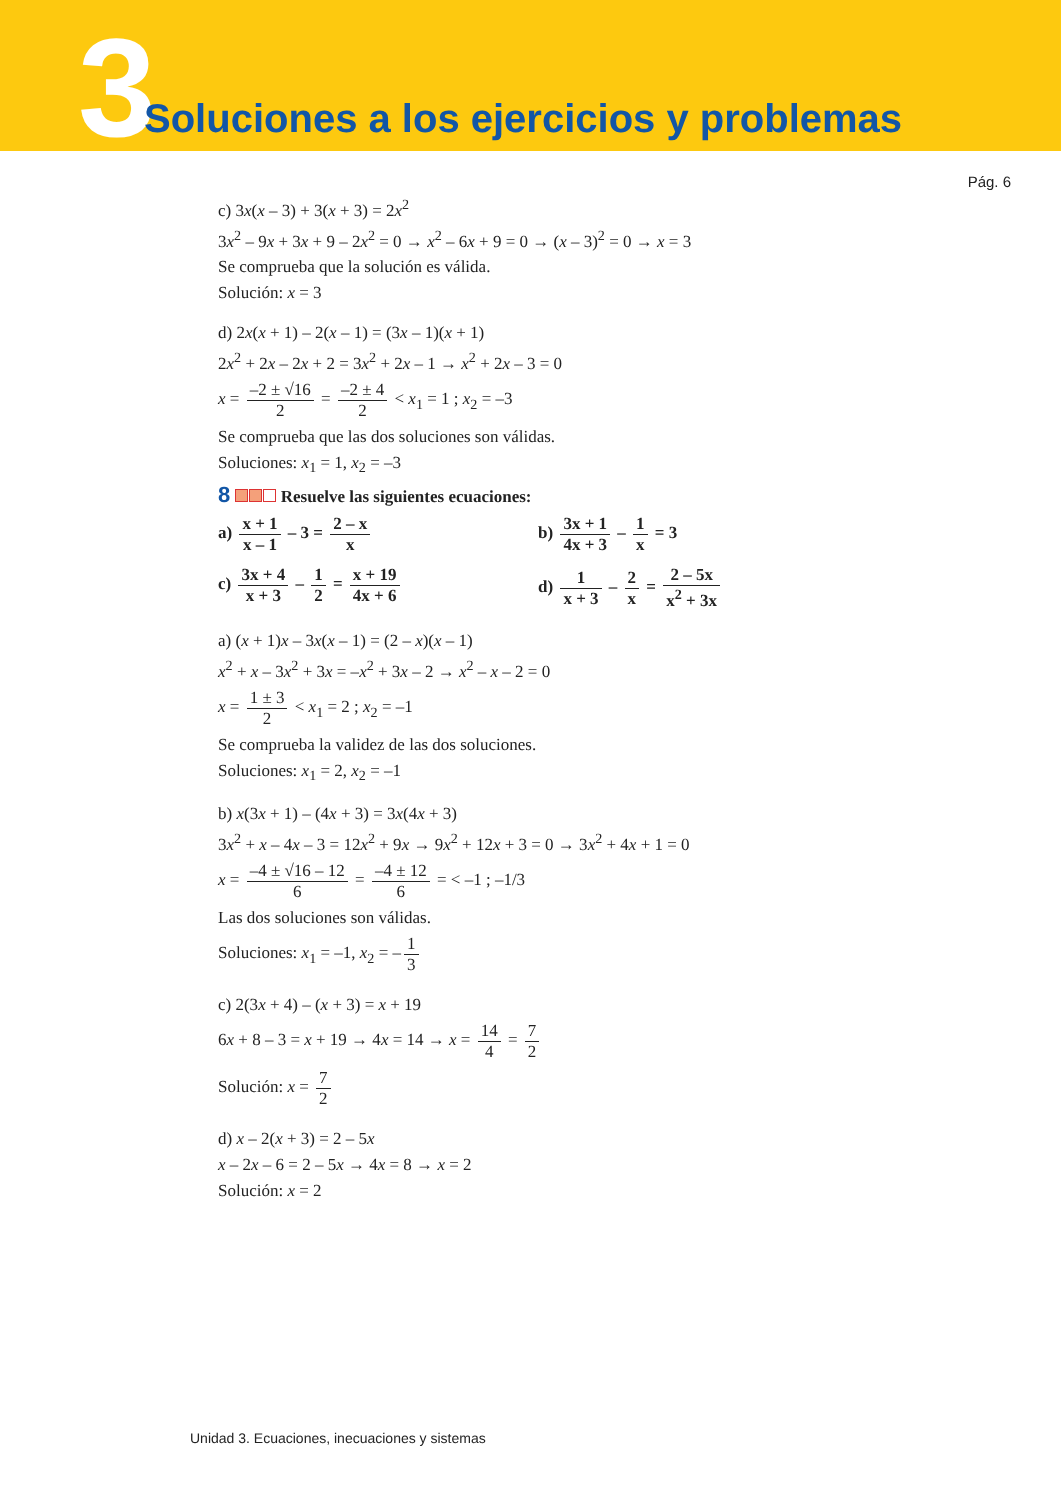3
Soluciones a los ejercicios y problemas
Pág. 6
c) 3x(x – 3) + 3(x + 3) = 2x<sup>2</sup>
3x<sup>2</sup> – 9x + 3x + 9 – 2x<sup>2</sup> = 0 → x<sup>2</sup> – 6x + 9 = 0 → (x – 3)<sup>2</sup> = 0 → x = 3
Se comprueba que la solución es válida.
Solución: x = 3
d) 2x(x + 1) – 2(x – 1) = (3x – 1)(x + 1)
2x<sup>2</sup> + 2x – 2x + 2 = 3x<sup>2</sup> + 2x – 1 → x<sup>2</sup> + 2x – 3 = 0
x = –2 ± √16 2 = –2 ± 4 2 < x<sub>1</sub> = 1 ; x<sub>2</sub> = –3
Se comprueba que las dos soluciones son válidas.
Soluciones: x<sub>1</sub> = 1, x<sub>2</sub> = –3
8 Resuelve las siguientes ecuaciones:
a) x + 1 x – 1 – 3 = 2 – x x
b) 3x + 1 4x + 3 – 1 x = 3
c) 3x + 4 x + 3 – 1 2 = x + 19 4x + 6
d) 1 x + 3 – 2 x = 2 – 5x x<sup>2</sup> + 3x
a) (x + 1)x – 3x(x – 1) = (2 – x)(x – 1)
x<sup>2</sup> + x – 3x<sup>2</sup> + 3x = –x<sup>2</sup> + 3x – 2 → x<sup>2</sup> – x – 2 = 0
x = 1 ± 3 2 < x<sub>1</sub> = 2 ; x<sub>2</sub> = –1
Se comprueba la validez de las dos soluciones.
Soluciones: x<sub>1</sub> = 2, x<sub>2</sub> = –1
b) x(3x + 1) – (4x + 3) = 3x(4x + 3)
3x<sup>2</sup> + x – 4x – 3 = 12x<sup>2</sup> + 9x → 9x<sup>2</sup> + 12x + 3 = 0 → 3x<sup>2</sup> + 4x + 1 = 0
x = –4 ± √16 – 12 6 = –4 ± 12 6 = < –1 ; –1/3
Las dos soluciones son válidas.
Soluciones: x<sub>1</sub> = –1, x<sub>2</sub> = – 1 3
c) 2(3x + 4) – (x + 3) = x + 19
6x + 8 – 3 = x + 19 → 4x = 14 → x = 14 4 = 7 2
Solución: x = 7 2
d) x – 2(x + 3) = 2 – 5x
x – 2x – 6 = 2 – 5x → 4x = 8 → x = 2
Solución: x = 2
Unidad 3. Ecuaciones, inecuaciones y sistemas